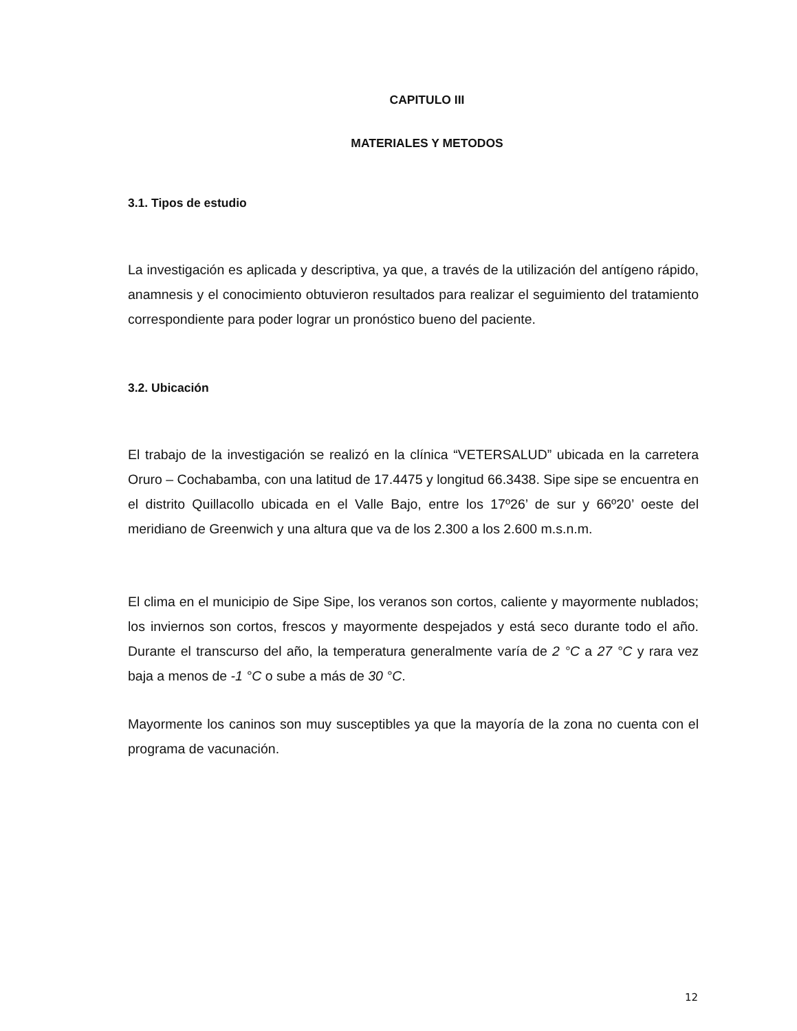CAPITULO III
MATERIALES Y METODOS
3.1. Tipos de estudio
La investigación es aplicada y descriptiva, ya que, a través de la utilización del antígeno rápido, anamnesis y el conocimiento obtuvieron resultados para realizar el seguimiento del tratamiento correspondiente para poder lograr un pronóstico bueno del paciente.
3.2. Ubicación
El trabajo de la investigación se realizó en la clínica “VETERSALUD” ubicada en la carretera Oruro – Cochabamba, con una latitud de 17.4475 y longitud 66.3438. Sipe sipe se encuentra en el distrito Quillacollo ubicada en el Valle Bajo, entre los 17º26’ de sur y 66º20’ oeste del meridiano de Greenwich y una altura que va de los 2.300 a los 2.600 m.s.n.m.
El clima en el municipio de Sipe Sipe, los veranos son cortos, caliente y mayormente nublados; los inviernos son cortos, frescos y mayormente despejados y está seco durante todo el año. Durante el transcurso del año, la temperatura generalmente varía de 2 °C a 27 °C y rara vez baja a menos de -1 °C o sube a más de 30 °C.
Mayormente los caninos son muy susceptibles ya que la mayoría de la zona no cuenta con el programa de vacunación.
12